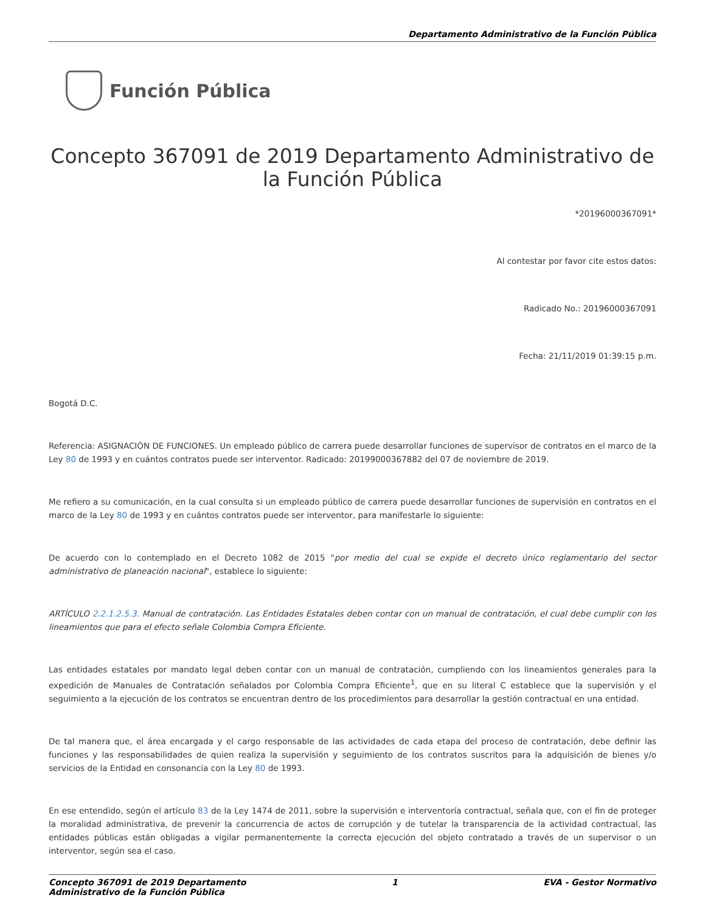Departamento Administrativo de la Función Pública
Función Pública
Concepto 367091 de 2019 Departamento Administrativo de la Función Pública
*20196000367091*
Al contestar por favor cite estos datos:
Radicado No.: 20196000367091
Fecha: 21/11/2019 01:39:15 p.m.
Bogotá D.C.
Referencia: ASIGNACIÓN DE FUNCIONES. Un empleado público de carrera puede desarrollar funciones de supervisor de contratos en el marco de la Ley 80 de 1993 y en cuántos contratos puede ser interventor. Radicado: 20199000367882 del 07 de noviembre de 2019.
Me refiero a su comunicación, en la cual consulta si un empleado público de carrera puede desarrollar funciones de supervisión en contratos en el marco de la Ley 80 de 1993 y en cuántos contratos puede ser interventor, para manifestarle lo siguiente:
De acuerdo con lo contemplado en el Decreto 1082 de 2015 "por medio del cual se expide el decreto único reglamentario del sector administrativo de planeación nacional", establece lo siguiente:
ARTÍCULO 2.2.1.2.5.3. Manual de contratación. Las Entidades Estatales deben contar con un manual de contratación, el cual debe cumplir con los lineamientos que para el efecto señale Colombia Compra Eficiente.
Las entidades estatales por mandato legal deben contar con un manual de contratación, cumpliendo con los lineamientos generales para la expedición de Manuales de Contratación señalados por Colombia Compra Eficiente<sup>1</sup>, que en su literal C establece que la supervisión y el seguimiento a la ejecución de los contratos se encuentran dentro de los procedimientos para desarrollar la gestión contractual en una entidad.
De tal manera que, el área encargada y el cargo responsable de las actividades de cada etapa del proceso de contratación, debe definir las funciones y las responsabilidades de quien realiza la supervisión y seguimiento de los contratos suscritos para la adquisición de bienes y/o servicios de la Entidad en consonancia con la Ley 80 de 1993.
En ese entendido, según el artículo 83 de la Ley 1474 de 2011, sobre la supervisión e interventoría contractual, señala que, con el fin de proteger la moralidad administrativa, de prevenir la concurrencia de actos de corrupción y de tutelar la transparencia de la actividad contractual, las entidades públicas están obligadas a vigilar permanentemente la correcta ejecución del objeto contratado a través de un supervisor o un interventor, según sea el caso.
Concepto 367091 de 2019 Departamento
Administrativo de la Función Pública
1 EVA - Gestor Normativo